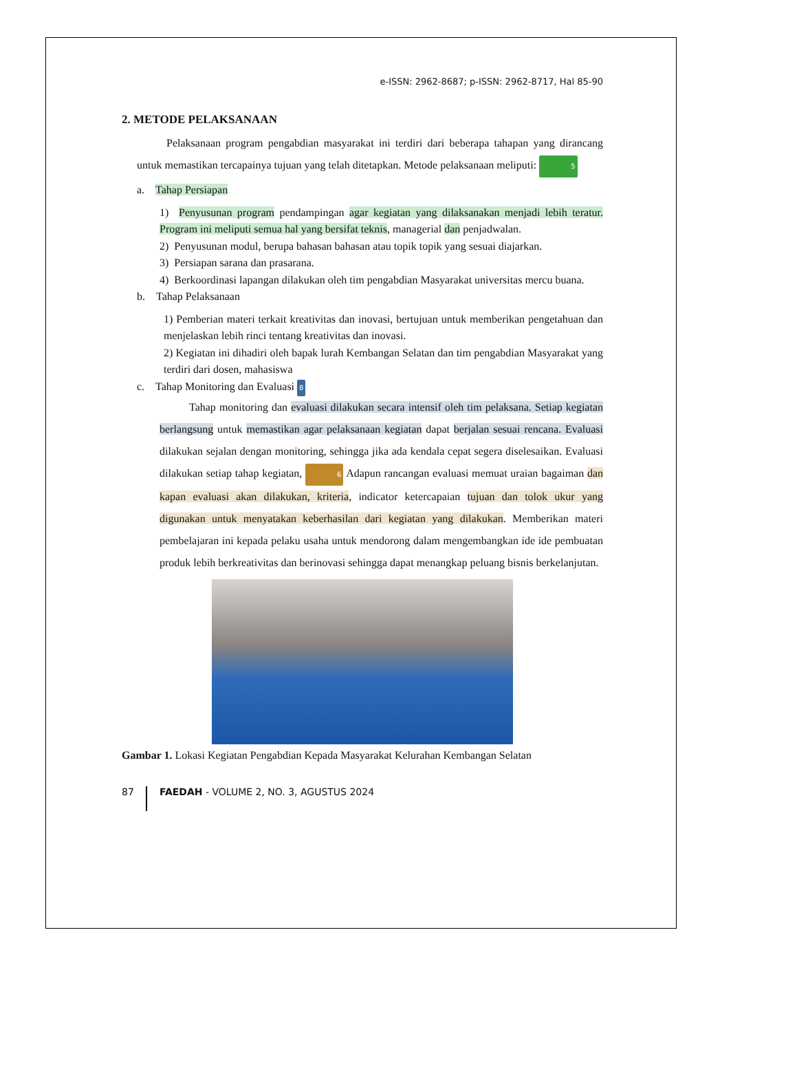e-ISSN: 2962-8687; p-ISSN: 2962-8717, Hal 85-90
2. METODE PELAKSANAAN
Pelaksanaan program pengabdian masyarakat ini terdiri dari beberapa tahapan yang dirancang untuk memastikan tercapainya tujuan yang telah ditetapkan. Metode pelaksanaan meliputi: 5
a. Tahap Persiapan
1) Penyusunan program pendampingan agar kegiatan yang dilaksanakan menjadi lebih teratur. Program ini meliputi semua hal yang bersifat teknis, managerial dan penjadwalan.
2) Penyusunan modul, berupa bahasan bahasan atau topik topik yang sesuai diajarkan.
3) Persiapan sarana dan prasarana.
4) Berkoordinasi lapangan dilakukan oleh tim pengabdian Masyarakat universitas mercu buana.
b. Tahap Pelaksanaan
1) Pemberian materi terkait kreativitas dan inovasi, bertujuan untuk memberikan pengetahuan dan menjelaskan lebih rinci tentang kreativitas dan inovasi.
2) Kegiatan ini dihadiri oleh bapak lurah Kembangan Selatan dan tim pengabdian Masyarakat yang terdiri dari dosen, mahasiswa
c. Tahap Monitoring dan Evaluasi 8
Tahap monitoring dan evaluasi dilakukan secara intensif oleh tim pelaksana. Setiap kegiatan berlangsung untuk memastikan agar pelaksanaan kegiatan dapat berjalan sesuai rencana. Evaluasi dilakukan sejalan dengan monitoring, sehingga jika ada kendala cepat segera diselesaikan. Evaluasi dilakukan setiap tahap kegiatan, 6 Adapun rancangan evaluasi memuat uraian bagaiman dan kapan evaluasi akan dilakukan, kriteria, indicator ketercapaian tujuan dan tolok ukur yang digunakan untuk menyatakan keberhasilan dari kegiatan yang dilakukan. Memberikan materi pembelajaran ini kepada pelaku usaha untuk mendorong dalam mengembangkan ide ide pembuatan produk lebih berkreativitas dan berinovasi sehingga dapat menangkap peluang bisnis berkelanjutan.
Gambar 1. Lokasi Kegiatan Pengabdian Kepada Masyarakat Kelurahan Kembangan Selatan
87 FAEDAH - VOLUME 2, NO. 3, AGUSTUS 2024